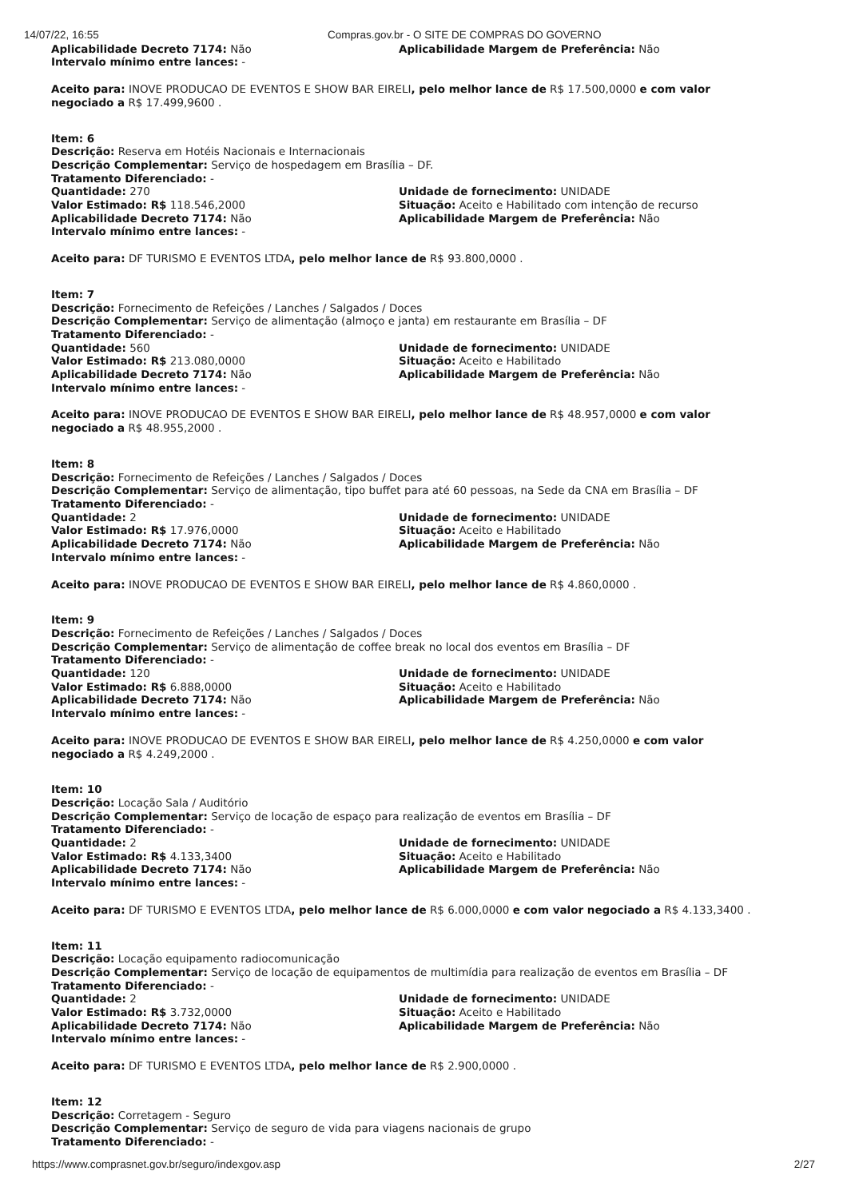14/07/22, 16:55 Compras.gov.br - O SITE DE COMPRAS DO GOVERNO
Aplicabilidade Decreto 7174: Não
Intervalo mínimo entre lances: -
Aplicabilidade Margem de Preferência: Não
Aceito para: INOVE PRODUCAO DE EVENTOS E SHOW BAR EIRELI, pelo melhor lance de R$ 17.500,0000 e com valor negociado a R$ 17.499,9600 .
Item: 6
Descrição: Reserva em Hotéis Nacionais e Internacionais
Descrição Complementar: Serviço de hospedagem em Brasília – DF.
Tratamento Diferenciado: -
Quantidade: 270
Valor Estimado: R$ 118.546,2000
Aplicabilidade Decreto 7174: Não
Intervalo mínimo entre lances: -
Unidade de fornecimento: UNIDADE
Situação: Aceito e Habilitado com intenção de recurso
Aplicabilidade Margem de Preferência: Não
Aceito para: DF TURISMO E EVENTOS LTDA, pelo melhor lance de R$ 93.800,0000 .
Item: 7
Descrição: Fornecimento de Refeições / Lanches / Salgados / Doces
Descrição Complementar: Serviço de alimentação (almoço e janta) em restaurante em Brasília – DF
Tratamento Diferenciado: -
Quantidade: 560
Valor Estimado: R$ 213.080,0000
Aplicabilidade Decreto 7174: Não
Intervalo mínimo entre lances: -
Unidade de fornecimento: UNIDADE
Situação: Aceito e Habilitado
Aplicabilidade Margem de Preferência: Não
Aceito para: INOVE PRODUCAO DE EVENTOS E SHOW BAR EIRELI, pelo melhor lance de R$ 48.957,0000 e com valor negociado a R$ 48.955,2000 .
Item: 8
Descrição: Fornecimento de Refeições / Lanches / Salgados / Doces
Descrição Complementar: Serviço de alimentação, tipo buffet para até 60 pessoas, na Sede da CNA em Brasília – DF
Tratamento Diferenciado: -
Quantidade: 2
Valor Estimado: R$ 17.976,0000
Aplicabilidade Decreto 7174: Não
Intervalo mínimo entre lances: -
Unidade de fornecimento: UNIDADE
Situação: Aceito e Habilitado
Aplicabilidade Margem de Preferência: Não
Aceito para: INOVE PRODUCAO DE EVENTOS E SHOW BAR EIRELI, pelo melhor lance de R$ 4.860,0000 .
Item: 9
Descrição: Fornecimento de Refeições / Lanches / Salgados / Doces
Descrição Complementar: Serviço de alimentação de coffee break no local dos eventos em Brasília – DF
Tratamento Diferenciado: -
Quantidade: 120
Valor Estimado: R$ 6.888,0000
Aplicabilidade Decreto 7174: Não
Intervalo mínimo entre lances: -
Unidade de fornecimento: UNIDADE
Situação: Aceito e Habilitado
Aplicabilidade Margem de Preferência: Não
Aceito para: INOVE PRODUCAO DE EVENTOS E SHOW BAR EIRELI, pelo melhor lance de R$ 4.250,0000 e com valor negociado a R$ 4.249,2000 .
Item: 10
Descrição: Locação Sala / Auditório
Descrição Complementar: Serviço de locação de espaço para realização de eventos em Brasília – DF
Tratamento Diferenciado: -
Quantidade: 2
Valor Estimado: R$ 4.133,3400
Aplicabilidade Decreto 7174: Não
Intervalo mínimo entre lances: -
Unidade de fornecimento: UNIDADE
Situação: Aceito e Habilitado
Aplicabilidade Margem de Preferência: Não
Aceito para: DF TURISMO E EVENTOS LTDA, pelo melhor lance de R$ 6.000,0000 e com valor negociado a R$ 4.133,3400 .
Item: 11
Descrição: Locação equipamento radiocomunicação
Descrição Complementar: Serviço de locação de equipamentos de multimídia para realização de eventos em Brasília – DF
Tratamento Diferenciado: -
Quantidade: 2
Valor Estimado: R$ 3.732,0000
Aplicabilidade Decreto 7174: Não
Intervalo mínimo entre lances: -
Unidade de fornecimento: UNIDADE
Situação: Aceito e Habilitado
Aplicabilidade Margem de Preferência: Não
Aceito para: DF TURISMO E EVENTOS LTDA, pelo melhor lance de R$ 2.900,0000 .
Item: 12
Descrição: Corretagem - Seguro
Descrição Complementar: Serviço de seguro de vida para viagens nacionais de grupo
Tratamento Diferenciado: -
https://www.comprasnet.gov.br/seguro/indexgov.asp
2/27